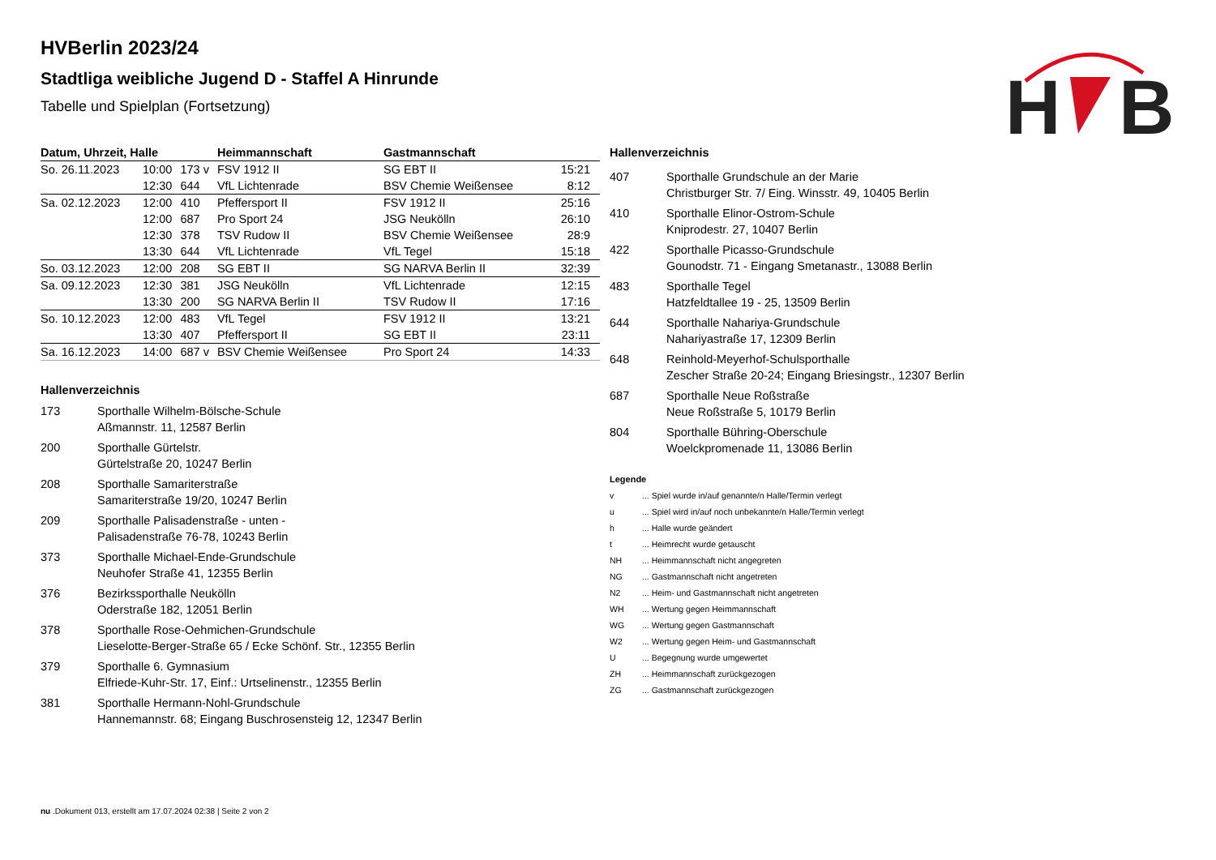H
B
HVBerlin 2023/24
Stadtliga weibliche Jugend D - Staffel A Hinrunde
Tabelle und Spielplan (Fortsetzung)
| Datum, Uhrzeit, Halle | | | Heimmannschaft | Gastmannschaft | |
| --- | --- | --- | --- | --- | --- |
| So. 26.11.2023 | 10:00 | 173 v | FSV 1912 II | SG EBT II | 15:21 |
| | 12:30 | 644 | VfL Lichtenrade | BSV Chemie Weißensee | 8:12 |
| Sa. 02.12.2023 | 12:00 | 410 | Pfeffersport II | FSV 1912 II | 25:16 |
| | 12:00 | 687 | Pro Sport 24 | JSG Neukölln | 26:10 |
| | 12:30 | 378 | TSV Rudow II | BSV Chemie Weißensee | 28:9 |
| | 13:30 | 644 | VfL Lichtenrade | VfL Tegel | 15:18 |
| So. 03.12.2023 | 12:00 | 208 | SG EBT II | SG NARVA Berlin II | 32:39 |
| Sa. 09.12.2023 | 12:30 | 381 | JSG Neukölln | VfL Lichtenrade | 12:15 |
| | 13:30 | 200 | SG NARVA Berlin II | TSV Rudow II | 17:16 |
| So. 10.12.2023 | 12:00 | 483 | VfL Tegel | FSV 1912 II | 13:21 |
| | 13:30 | 407 | Pfeffersport II | SG EBT II | 23:11 |
| Sa. 16.12.2023 | 14:00 | 687 v | BSV Chemie Weißensee | Pro Sport 24 | 14:33 |
Hallenverzeichnis
173 Sporthalle Wilhelm-Bölsche-Schule
Aßmannstr. 11, 12587 Berlin
200 Sporthalle Gürtelstr.
Gürtelstraße 20, 10247 Berlin
208 Sporthalle Samariterstraße
Samariterstraße 19/20, 10247 Berlin
209 Sporthalle Palisadenstraße - unten -
Palisadenstraße 76-78, 10243 Berlin
373 Sporthalle Michael-Ende-Grundschule
Neuhofer Straße 41, 12355 Berlin
376 Bezirkssporthalle Neukölln
Oderstraße 182, 12051 Berlin
378 Sporthalle Rose-Oehmichen-Grundschule
Lieselotte-Berger-Straße 65 / Ecke Schönf. Str., 12355 Berlin
379 Sporthalle 6. Gymnasium
Elfriede-Kuhr-Str. 17, Einf.: Urtselinenstr., 12355 Berlin
381 Sporthalle Hermann-Nohl-Grundschule
Hannemannstr. 68; Eingang Buschrosensteig 12, 12347 Berlin
Hallenverzeichnis
407 Sporthalle Grundschule an der Marie
Christburger Str. 7/ Eing. Winsstr. 49, 10405 Berlin
410 Sporthalle Elinor-Ostrom-Schule
Kniprodestr. 27, 10407 Berlin
422 Sporthalle Picasso-Grundschule
Gounodstr. 71 - Eingang Smetanastr., 13088 Berlin
483 Sporthalle Tegel
Hatzfeldtallee 19 - 25, 13509 Berlin
644 Sporthalle Nahariya-Grundschule
Nahariyastraße 17, 12309 Berlin
648 Reinhold-Meyerhof-Schulsporthalle
Zescher Straße 20-24; Eingang Briesingstr., 12307 Berlin
687 Sporthalle Neue Roßstraße
Neue Roßstraße 5, 10179 Berlin
804 Sporthalle Bühring-Oberschule
Woelckpromenade 11, 13086 Berlin
Legende
v ... Spiel wurde in/auf genannte/n Halle/Termin verlegt
u ... Spiel wird in/auf noch unbekannte/n Halle/Termin verlegt
h ... Halle wurde geändert
t ... Heimrecht wurde getauscht
NH ... Heimmannschaft nicht angegreten
NG ... Gastmannschaft nicht angetreten
N2 ... Heim- und Gastmannschaft nicht angetreten
WH ... Wertung gegen Heimmannschaft
WG ... Wertung gegen Gastmannschaft
W2 ... Wertung gegen Heim- und Gastmannschaft
U ... Begegnung wurde umgewertet
ZH ... Heimmannschaft zurückgezogen
ZG ... Gastmannschaft zurückgezogen
nu .Dokument 013, erstellt am 17.07.2024 02:38 | Seite 2 von 2